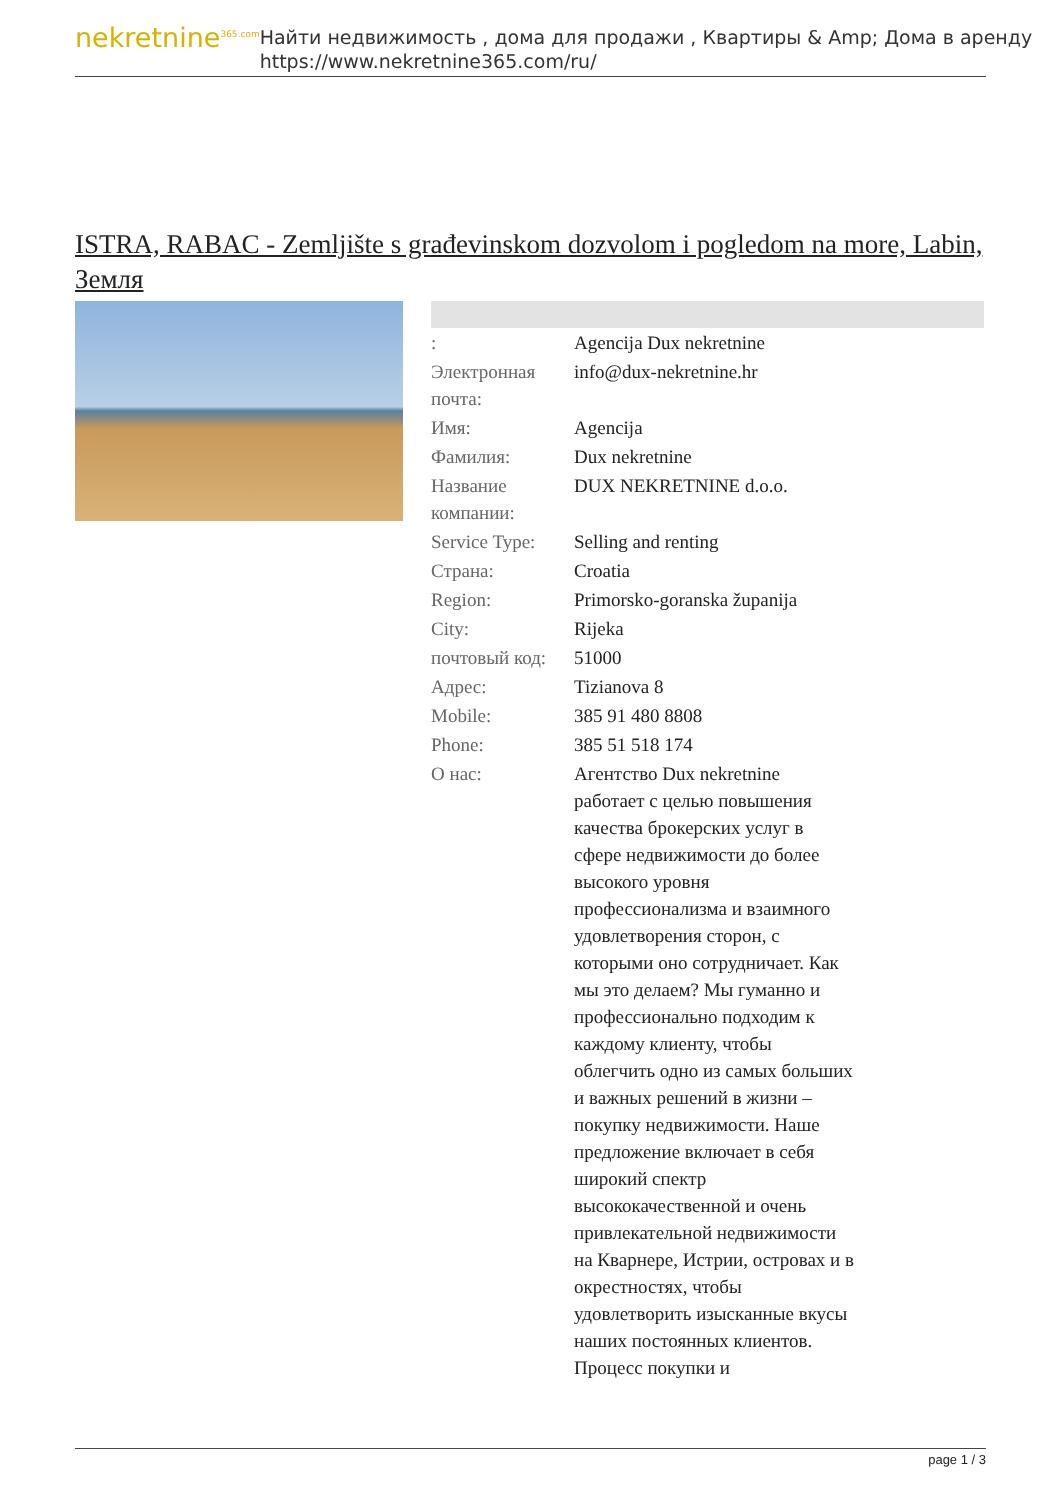nekretnine<sup>365.com</sup>
Найти недвижимость , дома для продажи , Квартиры & Amp; Дома в аренду
https://www.nekretnine365.com/ru/
ISTRA, RABAC - Zemljište s građevinskom dozvolom i pogledom na more, Labin, Земля
| : | Agencija Dux nekretnine |
| Электронная почта: | info@dux-nekretnine.hr |
| Имя: | Agencija |
| Фамилия: | Dux nekretnine |
| Название компании: | DUX NEKRETNINE d.o.o. |
| Service Type: | Selling and renting |
| Страна: | Croatia |
| Region: | Primorsko-goranska županija |
| City: | Rijeka |
| почтовый код: | 51000 |
| Адрес: | Tizianova 8 |
| Mobile: | 385 91 480 8808 |
| Phone: | 385 51 518 174 |
| О нас: | Агентство Dux nekretnine работает с целью повышения качества брокерских услуг в сфере недвижимости до более высокого уровня профессионализма и взаимного удовлетворения сторон, с которыми оно сотрудничает. Как мы это делаем? Мы гуманно и профессионально подходим к каждому клиенту, чтобы облегчить одно из самых больших и важных решений в жизни – покупку недвижимости. Наше предложение включает в себя широкий спектр высококачественной и очень привлекательной недвижимости на Кварнере, Истрии, островах и в окрестностях, чтобы удовлетворить изысканные вкусы наших постоянных клиентов. Процесс покупки и |
page 1 / 3